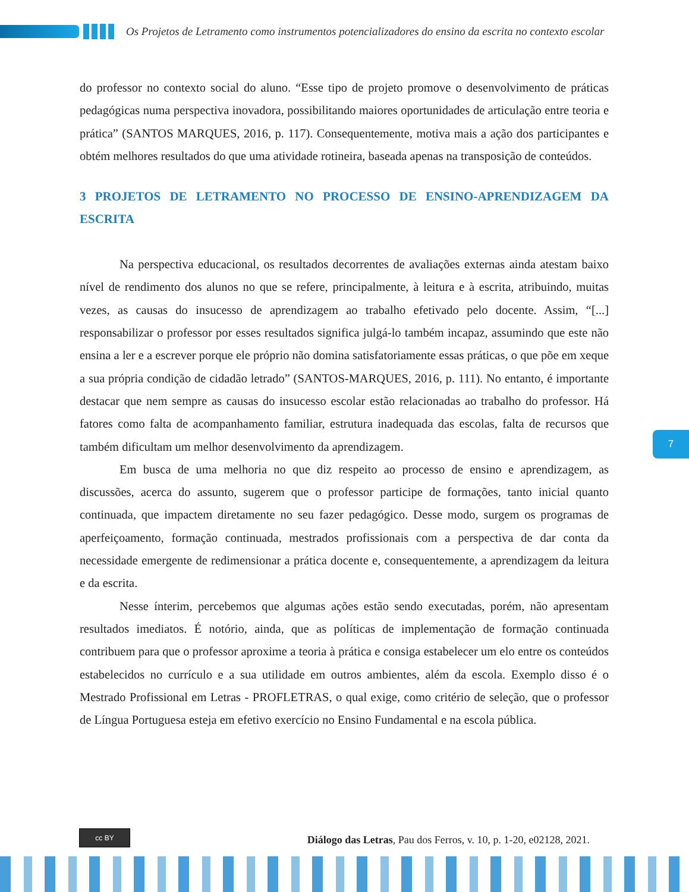Os Projetos de Letramento como instrumentos potencializadores do ensino da escrita no contexto escolar
do professor no contexto social do aluno. “Esse tipo de projeto promove o desenvolvimento de práticas pedagógicas numa perspectiva inovadora, possibilitando maiores oportunidades de articulação entre teoria e prática” (SANTOS MARQUES, 2016, p. 117). Consequentemente, motiva mais a ação dos participantes e obtém melhores resultados do que uma atividade rotineira, baseada apenas na transposição de conteúdos.
3 PROJETOS DE LETRAMENTO NO PROCESSO DE ENSINO-APRENDIZAGEM DA ESCRITA
Na perspectiva educacional, os resultados decorrentes de avaliações externas ainda atestam baixo nível de rendimento dos alunos no que se refere, principalmente, à leitura e à escrita, atribuindo, muitas vezes, as causas do insucesso de aprendizagem ao trabalho efetivado pelo docente. Assim, “[...] responsabilizar o professor por esses resultados significa julgá-lo também incapaz, assumindo que este não ensina a ler e a escrever porque ele próprio não domina satisfatoriamente essas práticas, o que põe em xeque a sua própria condição de cidadão letrado” (SANTOS-MARQUES, 2016, p. 111). No entanto, é importante destacar que nem sempre as causas do insucesso escolar estão relacionadas ao trabalho do professor. Há fatores como falta de acompanhamento familiar, estrutura inadequada das escolas, falta de recursos que também dificultam um melhor desenvolvimento da aprendizagem.
Em busca de uma melhoria no que diz respeito ao processo de ensino e aprendizagem, as discussões, acerca do assunto, sugerem que o professor participe de formações, tanto inicial quanto continuada, que impactem diretamente no seu fazer pedagógico. Desse modo, surgem os programas de aperfeiçoamento, formação continuada, mestrados profissionais com a perspectiva de dar conta da necessidade emergente de redimensionar a prática docente e, consequentemente, a aprendizagem da leitura e da escrita.
Nesse ínterim, percebemos que algumas ações estão sendo executadas, porém, não apresentam resultados imediatos. É notório, ainda, que as políticas de implementação de formação continuada contribuem para que o professor aproxime a teoria à prática e consiga estabelecer um elo entre os conteúdos estabelecidos no currículo e a sua utilidade em outros ambientes, além da escola. Exemplo disso é o Mestrado Profissional em Letras - PROFLETRAS, o qual exige, como critério de seleção, que o professor de Língua Portuguesa esteja em efetivo exercício no Ensino Fundamental e na escola pública.
7
cc BY
Diálogo das Letras, Pau dos Ferros, v. 10, p. 1-20, e02128, 2021.